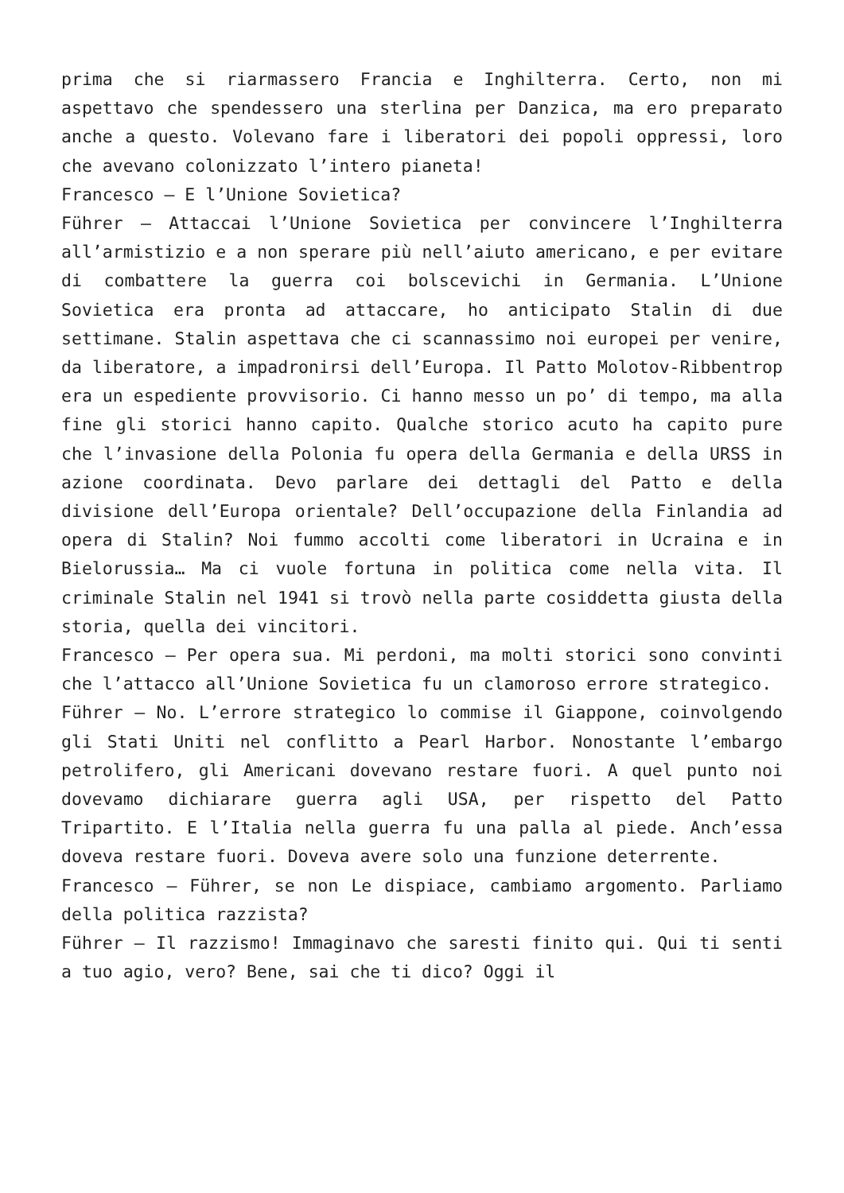prima che si riarmassero Francia e Inghilterra. Certo, non mi aspettavo che spendessero una sterlina per Danzica, ma ero preparato anche a questo. Volevano fare i liberatori dei popoli oppressi, loro che avevano colonizzato l’intero pianeta!
Francesco – E l’Unione Sovietica?
Führer – Attaccai l’Unione Sovietica per convincere l’Inghilterra all’armistizio e a non sperare più nell’aiuto americano, e per evitare di combattere la guerra coi bolscevichi in Germania. L’Unione Sovietica era pronta ad attaccare, ho anticipato Stalin di due settimane. Stalin aspettava che ci scannassimo noi europei per venire, da liberatore, a impadronirsi dell’Europa. Il Patto Molotov-Ribbentrop era un espediente provvisorio. Ci hanno messo un po’ di tempo, ma alla fine gli storici hanno capito. Qualche storico acuto ha capito pure che l’invasione della Polonia fu opera della Germania e della URSS in azione coordinata. Devo parlare dei dettagli del Patto e della divisione dell’Europa orientale? Dell’occupazione della Finlandia ad opera di Stalin? Noi fummo accolti come liberatori in Ucraina e in Bielorussia… Ma ci vuole fortuna in politica come nella vita. Il criminale Stalin nel 1941 si trovò nella parte cosiddetta giusta della storia, quella dei vincitori.
Francesco – Per opera sua. Mi perdoni, ma molti storici sono convinti che l’attacco all’Unione Sovietica fu un clamoroso errore strategico.
Führer – No. L’errore strategico lo commise il Giappone, coinvolgendo gli Stati Uniti nel conflitto a Pearl Harbor. Nonostante l’embargo petrolifero, gli Americani dovevano restare fuori. A quel punto noi dovevamo dichiarare guerra agli USA, per rispetto del Patto Tripartito. E l’Italia nella guerra fu una palla al piede. Anch’essa doveva restare fuori. Doveva avere solo una funzione deterrente.
Francesco – Führer, se non Le dispiace, cambiamo argomento. Parliamo della politica razzista?
Führer – Il razzismo! Immaginavo che saresti finito qui. Qui ti senti a tuo agio, vero? Bene, sai che ti dico? Oggi il